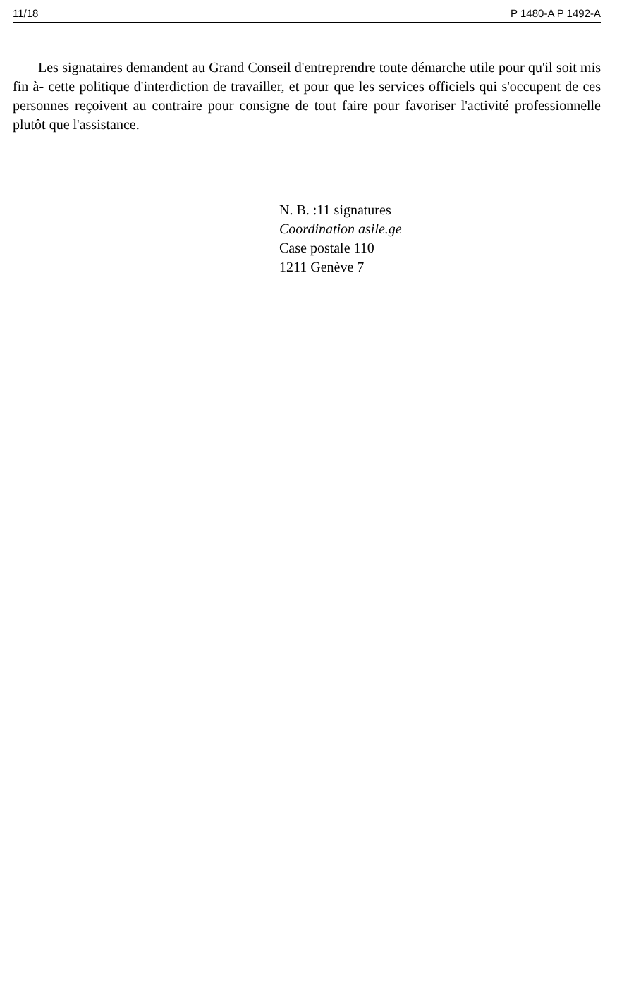11/18 P 1480-A P 1492-A
Les signataires demandent au Grand Conseil d'entreprendre toute démarche utile pour qu'il soit mis fin à- cette politique d'interdiction de travailler, et pour que les services officiels qui s'occupent de ces personnes reçoivent au contraire pour consigne de tout faire pour favoriser l'activité professionnelle plutôt que l'assistance.
N. B. :11 signatures
Coordination asile.ge
Case postale 110
1211 Genève 7